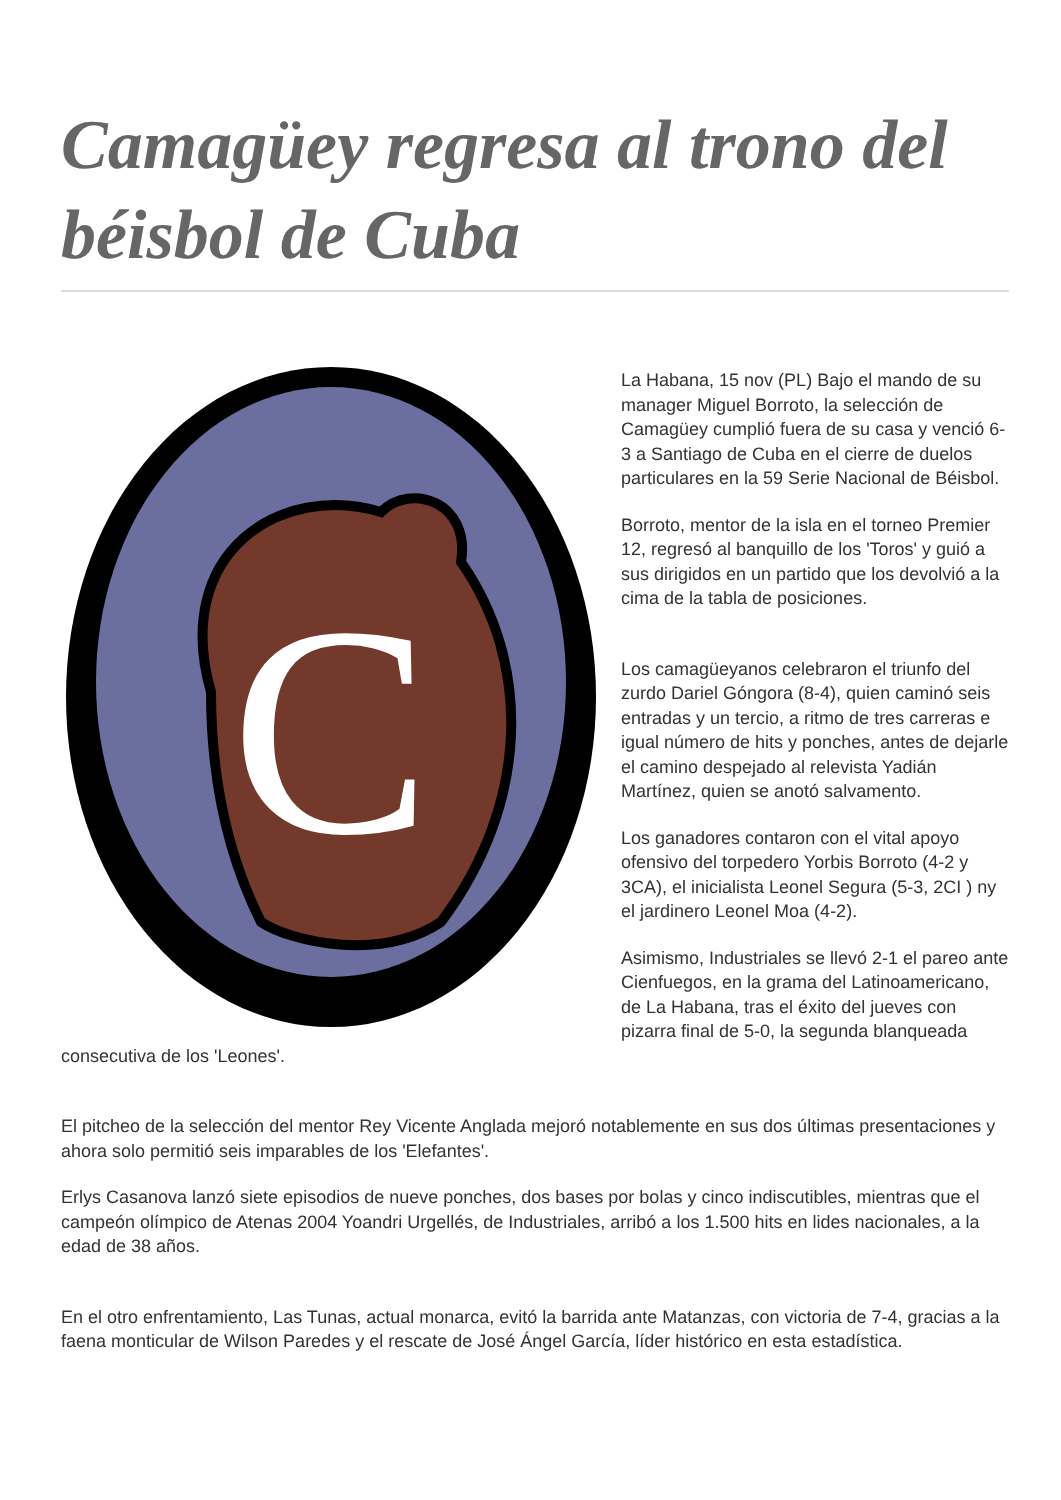Camagüey regresa al trono del béisbol de Cuba
C
La Habana, 15 nov (PL) Bajo el mando de su manager Miguel Borroto, la selección de Camagüey cumplió fuera de su casa y venció 6-3 a Santiago de Cuba en el cierre de duelos particulares en la 59 Serie Nacional de Béisbol.
Borroto, mentor de la isla en el torneo Premier 12, regresó al banquillo de los 'Toros' y guió a sus dirigidos en un partido que los devolvió a la cima de la tabla de posiciones.
Los camagüeyanos celebraron el triunfo del zurdo Dariel Góngora (8-4), quien caminó seis entradas y un tercio, a ritmo de tres carreras e igual número de hits y ponches, antes de dejarle el camino despejado al relevista Yadián Martínez, quien se anotó salvamento.
Los ganadores contaron con el vital apoyo ofensivo del torpedero Yorbis Borroto (4-2 y 3CA), el inicialista Leonel Segura (5-3, 2CI ) ny el jardinero Leonel Moa (4-2).
Asimismo, Industriales se llevó 2-1 el pareo ante Cienfuegos, en la grama del Latinoamericano, de La Habana, tras el éxito del jueves con pizarra final de 5-0, la segunda blanqueada consecutiva de los 'Leones'.
El pitcheo de la selección del mentor Rey Vicente Anglada mejoró notablemente en sus dos últimas presentaciones y ahora solo permitió seis imparables de los 'Elefantes'.
Erlys Casanova lanzó siete episodios de nueve ponches, dos bases por bolas y cinco indiscutibles, mientras que el campeón olímpico de Atenas 2004 Yoandri Urgellés, de Industriales, arribó a los 1.500 hits en lides nacionales, a la edad de 38 años.
En el otro enfrentamiento, Las Tunas, actual monarca, evitó la barrida ante Matanzas, con victoria de 7-4, gracias a la faena monticular de Wilson Paredes y el rescate de José Ángel García, líder histórico en esta estadística.